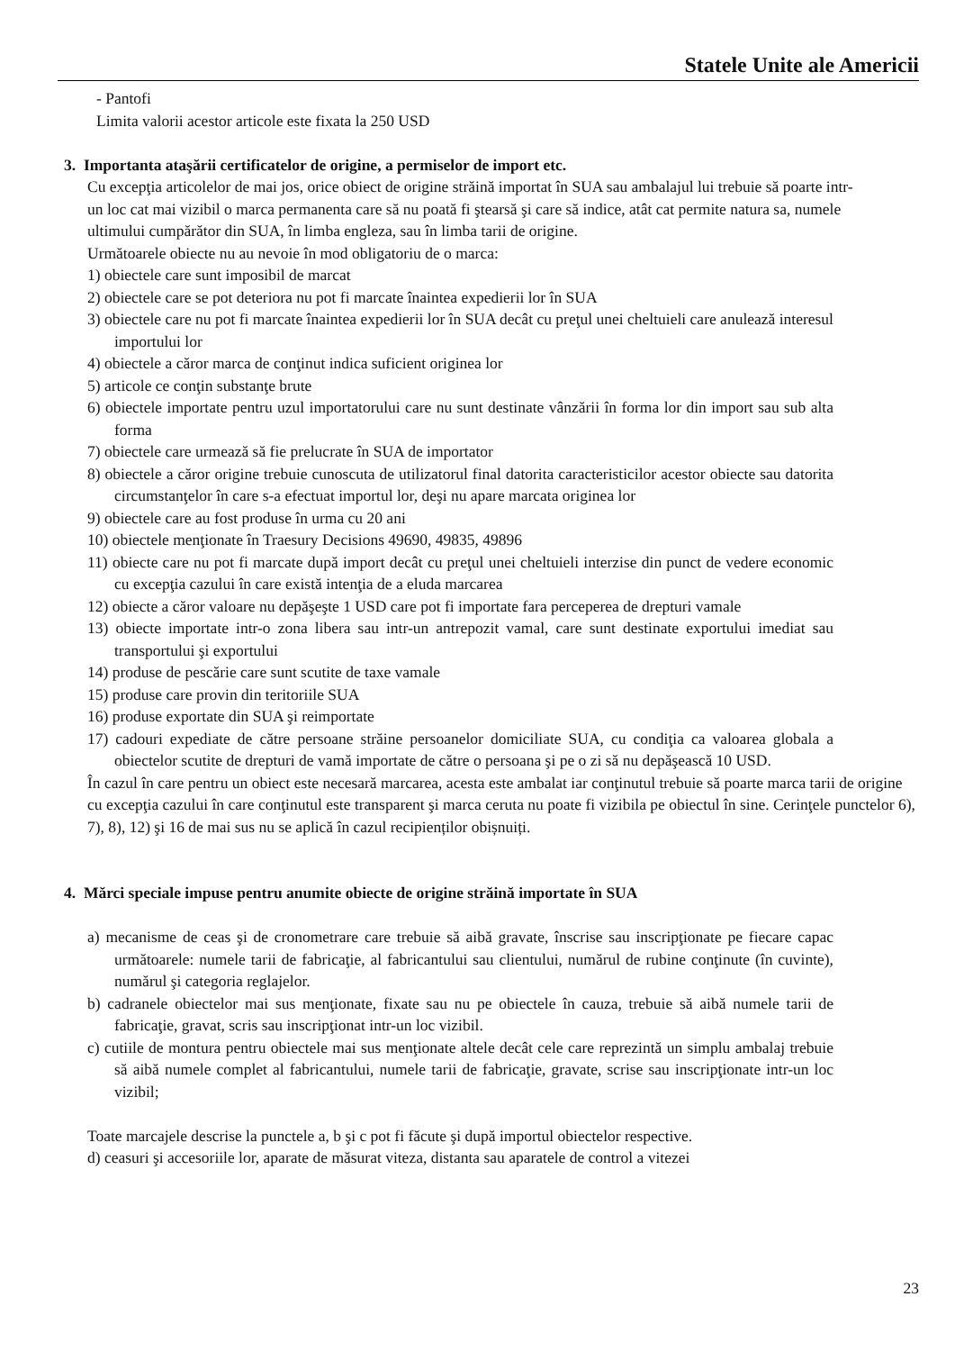Statele Unite ale Americii
- Pantofi
Limita valorii acestor articole este fixata la 250 USD
3. Importanta ataşării certificatelor de origine, a permiselor de import etc.
Cu excepţia articolelor de mai jos, orice obiect de origine străină importat în SUA sau ambalajul lui trebuie să poarte intr-un loc cat mai vizibil o marca permanenta care să nu poată fi ştearsă şi care să indice, atât cat permite natura sa, numele ultimului cumpărător din SUA, în limba engleza, sau în limba tarii de origine.
Următoarele obiecte nu au nevoie în mod obligatoriu de o marca:
1) obiectele care sunt imposibil de marcat
2) obiectele care se pot deteriora nu pot fi marcate înaintea expedierii lor în SUA
3) obiectele care nu pot fi marcate înaintea expedierii lor în SUA decât cu preţul unei cheltuieli care anulează interesul importului lor
4) obiectele a căror marca de conţinut indica suficient originea lor
5) articole ce conţin substanţe brute
6) obiectele importate pentru uzul importatorului care nu sunt destinate vânzării în forma lor din import sau sub alta forma
7) obiectele care urmează să fie prelucrate în SUA de importator
8) obiectele a căror origine trebuie cunoscuta de utilizatorul final datorita caracteristicilor acestor obiecte sau datorita circumstanţelor în care s-a efectuat importul lor, deşi nu apare marcata originea lor
9) obiectele care au fost produse în urma cu 20 ani
10) obiectele menţionate în Traesury Decisions 49690, 49835, 49896
11) obiecte care nu pot fi marcate după import decât cu preţul unei cheltuieli interzise din punct de vedere economic cu excepţia cazului în care există intenţia de a eluda marcarea
12) obiecte a căror valoare nu depăşeşte 1 USD care pot fi importate fara perceperea de drepturi vamale
13) obiecte importate intr-o zona libera sau intr-un antrepozit vamal, care sunt destinate exportului imediat sau transportului şi exportului
14) produse de pescărie care sunt scutite de taxe vamale
15) produse care provin din teritoriile SUA
16) produse exportate din SUA şi reimportate
17) cadouri expediate de către persoane străine persoanelor domiciliate SUA, cu condiţia ca valoarea globala a obiectelor scutite de drepturi de vamă importate de către o persoana şi pe o zi să nu depăşească 10 USD.
În cazul în care pentru un obiect este necesară marcarea, acesta este ambalat iar conţinutul trebuie să poarte marca tarii de origine cu excepţia cazului în care conţinutul este transparent şi marca ceruta nu poate fi vizibila pe obiectul în sine. Cerinţele punctelor 6), 7), 8), 12) şi 16 de mai sus nu se aplică în cazul recipienților obișnuiți.
4. Mărci speciale impuse pentru anumite obiecte de origine străină importate în SUA
a) mecanisme de ceas şi de cronometrare care trebuie să aibă gravate, înscrise sau inscripţionate pe fiecare capac următoarele: numele tarii de fabricaţie, al fabricantului sau clientului, numărul de rubine conţinute (în cuvinte), numărul şi categoria reglajelor.
b) cadranele obiectelor mai sus menţionate, fixate sau nu pe obiectele în cauza, trebuie să aibă numele tarii de fabricaţie, gravat, scris sau inscripţionat intr-un loc vizibil.
c) cutiile de montura pentru obiectele mai sus menţionate altele decât cele care reprezintă un simplu ambalaj trebuie să aibă numele complet al fabricantului, numele tarii de fabricaţie, gravate, scrise sau inscripţionate intr-un loc vizibil;
Toate marcajele descrise la punctele a, b şi c pot fi făcute şi după importul obiectelor respective.
d) ceasuri şi accesoriile lor, aparate de măsurat viteza, distanta sau aparatele de control a vitezei
23